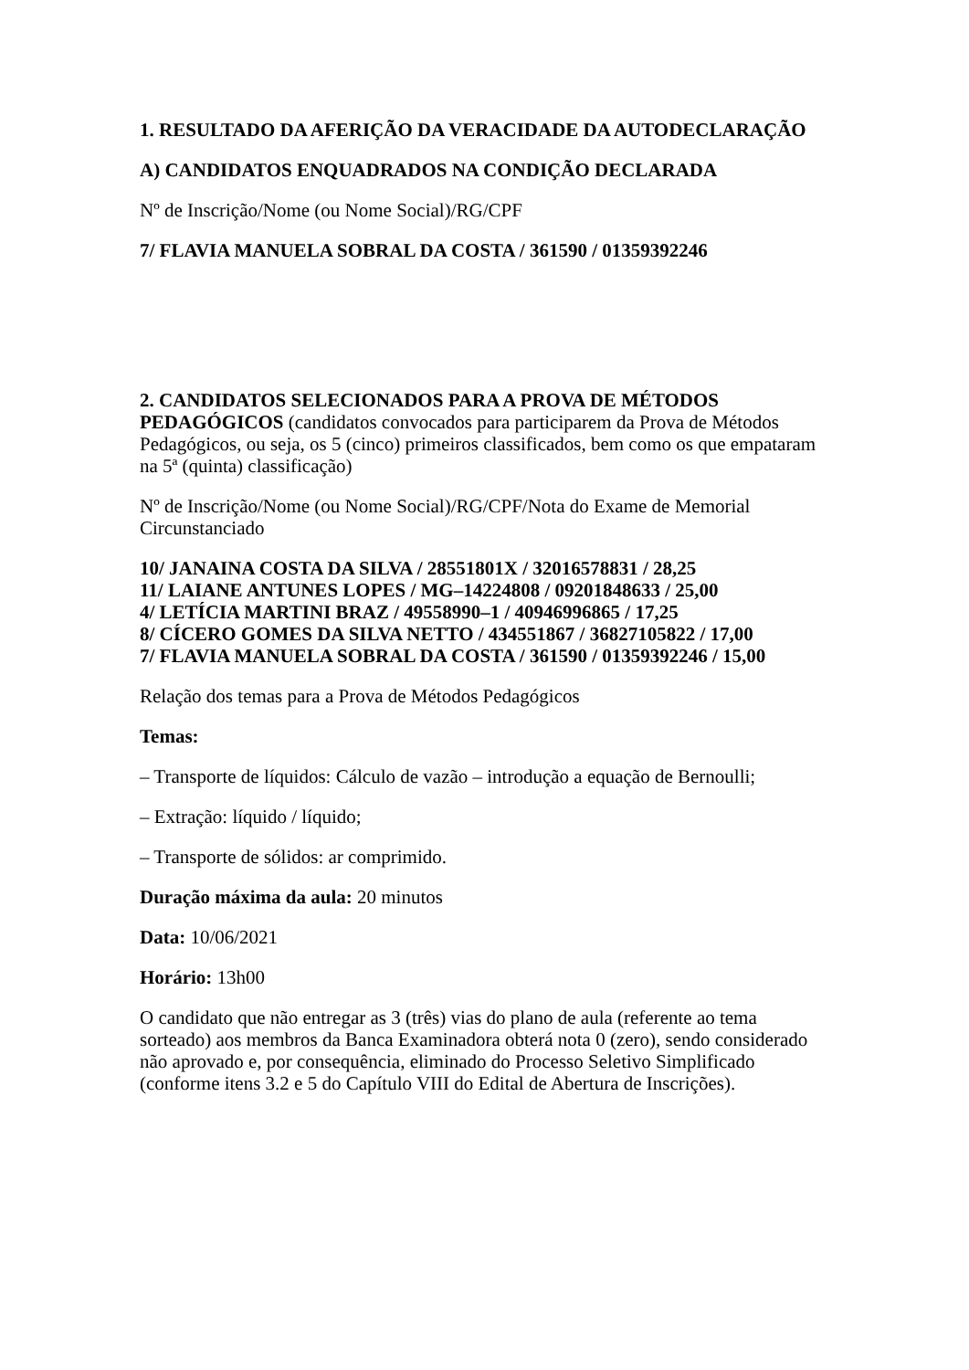1. RESULTADO DA AFERIÇÃO DA VERACIDADE DA AUTODECLARAÇÃO
A) CANDIDATOS ENQUADRADOS NA CONDIÇÃO DECLARADA
Nº de Inscrição/Nome (ou Nome Social)/RG/CPF
7/ FLAVIA MANUELA SOBRAL DA COSTA / 361590 / 01359392246
2. CANDIDATOS SELECIONADOS PARA A PROVA DE MÉTODOS PEDAGÓGICOS (candidatos convocados para participarem da Prova de Métodos Pedagógicos, ou seja, os 5 (cinco) primeiros classificados, bem como os que empataram na 5ª (quinta) classificação)
Nº de Inscrição/Nome (ou Nome Social)/RG/CPF/Nota do Exame de Memorial Circunstanciado
10/ JANAINA COSTA DA SILVA / 28551801X / 32016578831 / 28,25
11/ LAIANE ANTUNES LOPES / MG–14224808 / 09201848633 / 25,00
4/ LETÍCIA MARTINI BRAZ / 49558990–1 / 40946996865 / 17,25
8/ CÍCERO GOMES DA SILVA NETTO / 434551867 / 36827105822 / 17,00
7/ FLAVIA MANUELA SOBRAL DA COSTA / 361590 / 01359392246 / 15,00
Relação dos temas para a Prova de Métodos Pedagógicos
Temas:
– Transporte de líquidos: Cálculo de vazão – introdução a equação de Bernoulli;
– Extração: líquido / líquido;
– Transporte de sólidos: ar comprimido.
Duração máxima da aula: 20 minutos
Data: 10/06/2021
Horário: 13h00
O candidato que não entregar as 3 (três) vias do plano de aula (referente ao tema sorteado) aos membros da Banca Examinadora obterá nota 0 (zero), sendo considerado não aprovado e, por consequência, eliminado do Processo Seletivo Simplificado (conforme itens 3.2 e 5 do Capítulo VIII do Edital de Abertura de Inscrições).